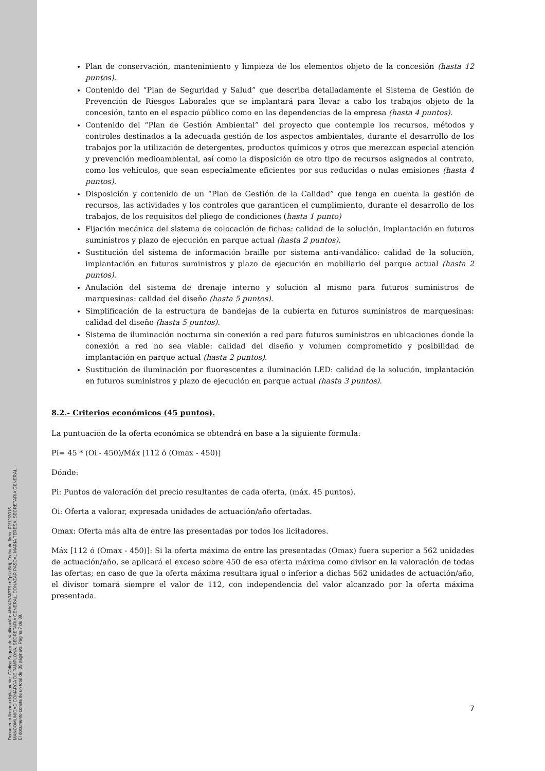Documento firmado digitalmente. Código Seguro de Verificación: 4HnX2VMPT9+eZpU+8ktj, Fecha de firma: 02/12/2016.
MANCOMUNIDAD COMARCA DE PAMPLONA, SECRETARIA GENERAL, DONAZAR PASCAL MARIA TERESA, SECRETARIA GENERAL.
El documento consta de un total de: 39 página/s. Página 7 de 39.
Plan de conservación, mantenimiento y limpieza de los elementos objeto de la concesión (hasta 12 puntos).
Contenido del “Plan de Seguridad y Salud” que describa detalladamente el Sistema de Gestión de Prevención de Riesgos Laborales que se implantará para llevar a cabo los trabajos objeto de la concesión, tanto en el espacio público como en las dependencias de la empresa (hasta 4 puntos).
Contenido del “Plan de Gestión Ambiental” del proyecto que contemple los recursos, métodos y controles destinados a la adecuada gestión de los aspectos ambientales, durante el desarrollo de los trabajos por la utilización de detergentes, productos químicos y otros que merezcan especial atención y prevención medioambiental, así como la disposición de otro tipo de recursos asignados al contrato, como los vehículos, que sean especialmente eficientes por sus reducidas o nulas emisiones (hasta 4 puntos).
Disposición y contenido de un “Plan de Gestión de la Calidad” que tenga en cuenta la gestión de recursos, las actividades y los controles que garanticen el cumplimiento, durante el desarrollo de los trabajos, de los requisitos del pliego de condiciones (hasta 1 punto)
Fijación mecánica del sistema de colocación de fichas: calidad de la solución, implantación en futuros suministros y plazo de ejecución en parque actual (hasta 2 puntos).
Sustitución del sistema de información braille por sistema anti-vandálico: calidad de la solución, implantación en futuros suministros y plazo de ejecución en mobiliario del parque actual (hasta 2 puntos).
Anulación del sistema de drenaje interno y solución al mismo para futuros suministros de marquesinas: calidad del diseño (hasta 5 puntos).
Simplificación de la estructura de bandejas de la cubierta en futuros suministros de marquesinas: calidad del diseño (hasta 5 puntos).
Sistema de iluminación nocturna sin conexión a red para futuros suministros en ubicaciones donde la conexión a red no sea viable: calidad del diseño y volumen comprometido y posibilidad de implantación en parque actual (hasta 2 puntos).
Sustitución de iluminación por fluorescentes a iluminación LED: calidad de la solución, implantación en futuros suministros y plazo de ejecución en parque actual (hasta 3 puntos).
8.2.- Criterios económicos (45 puntos).
La puntuación de la oferta económica se obtendrá en base a la siguiente fórmula:
Pi= 45 * (Oi - 450)/Máx [112 ó (Omax - 450)]
Dónde:
Pi: Puntos de valoración del precio resultantes de cada oferta, (máx. 45 puntos).
Oi: Oferta a valorar, expresada unidades de actuación/año ofertadas.
Omax: Oferta más alta de entre las presentadas por todos los licitadores.
Máx [112 ó (Omax - 450)]: Si la oferta máxima de entre las presentadas (Omax) fuera superior a 562 unidades de actuación/año, se aplicará el exceso sobre 450 de esa oferta máxima como divisor en la valoración de todas las ofertas; en caso de que la oferta máxima resultara igual o inferior a dichas 562 unidades de actuación/año, el divisor tomará siempre el valor de 112, con independencia del valor alcanzado por la oferta máxima presentada.
7